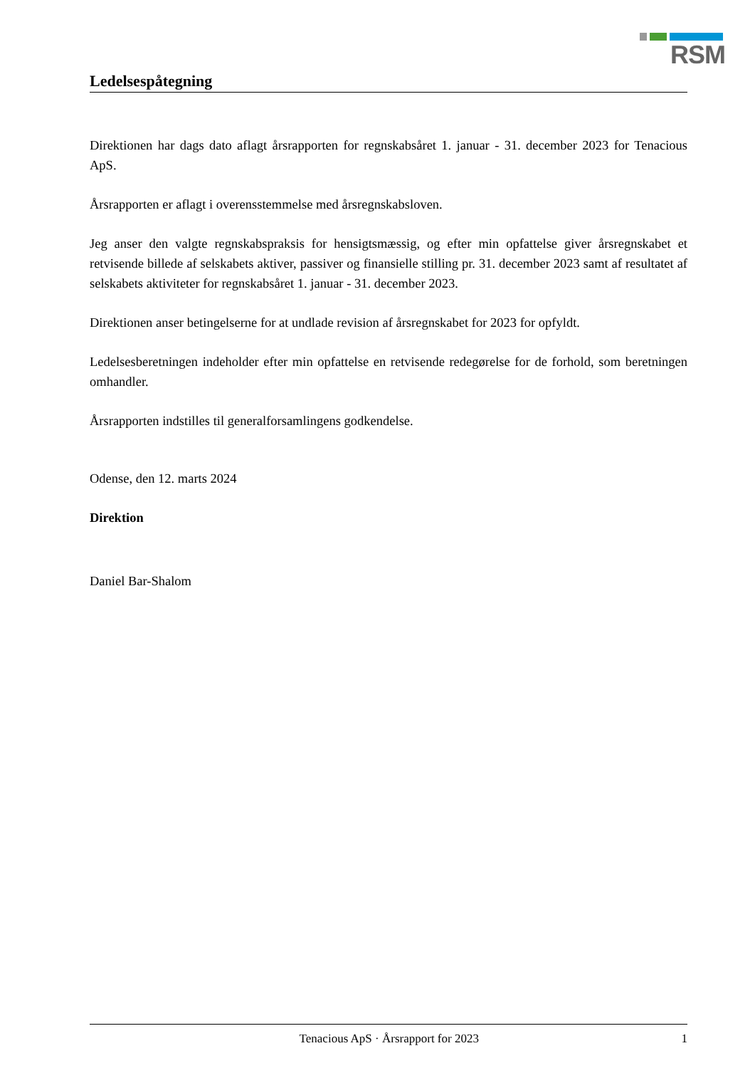RSM
Ledelsespåtegning
Direktionen har dags dato aflagt årsrapporten for regnskabsåret 1. januar - 31. december 2023 for Tenacious ApS.
Årsrapporten er aflagt i overensstemmelse med årsregnskabsloven.
Jeg anser den valgte regnskabspraksis for hensigtsmæssig, og efter min opfattelse giver årsregnskabet et retvisende billede af selskabets aktiver, passiver og finansielle stilling pr. 31. december 2023 samt af resultatet af selskabets aktiviteter for regnskabsåret 1. januar - 31. december 2023.
Direktionen anser betingelserne for at undlade revision af årsregnskabet for 2023 for opfyldt.
Ledelsesberetningen indeholder efter min opfattelse en retvisende redegørelse for de forhold, som beretningen omhandler.
Årsrapporten indstilles til generalforsamlingens godkendelse.
Odense, den 12. marts 2024
Direktion
Daniel Bar-Shalom
Tenacious ApS · Årsrapport for 2023 1